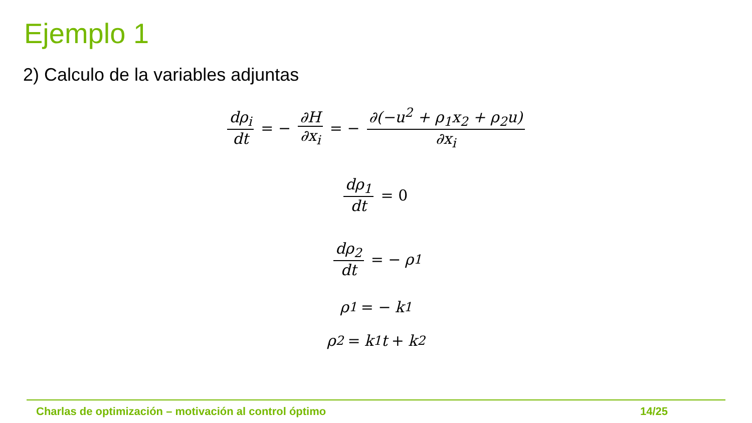Ejemplo 1
2) Calculo de la variables adjuntas
dρ<sub>i</sub> dt = − ∂H ∂x<sub>i</sub> = − ∂(−u<sup>2</sup> + ρ<sub>1</sub>x<sub>2</sub> + ρ<sub>2</sub>u) ∂x<sub>i</sub>
dρ<sub>1</sub> dt = 0
dρ<sub>2</sub> dt = − ρ<sub>1</sub>
ρ<sub>1</sub> = − k<sub>1</sub>
ρ<sub>2</sub> = k<sub>1</sub>t + k<sub>2</sub>
Charlas de optimización – motivación al control óptimo 14/25